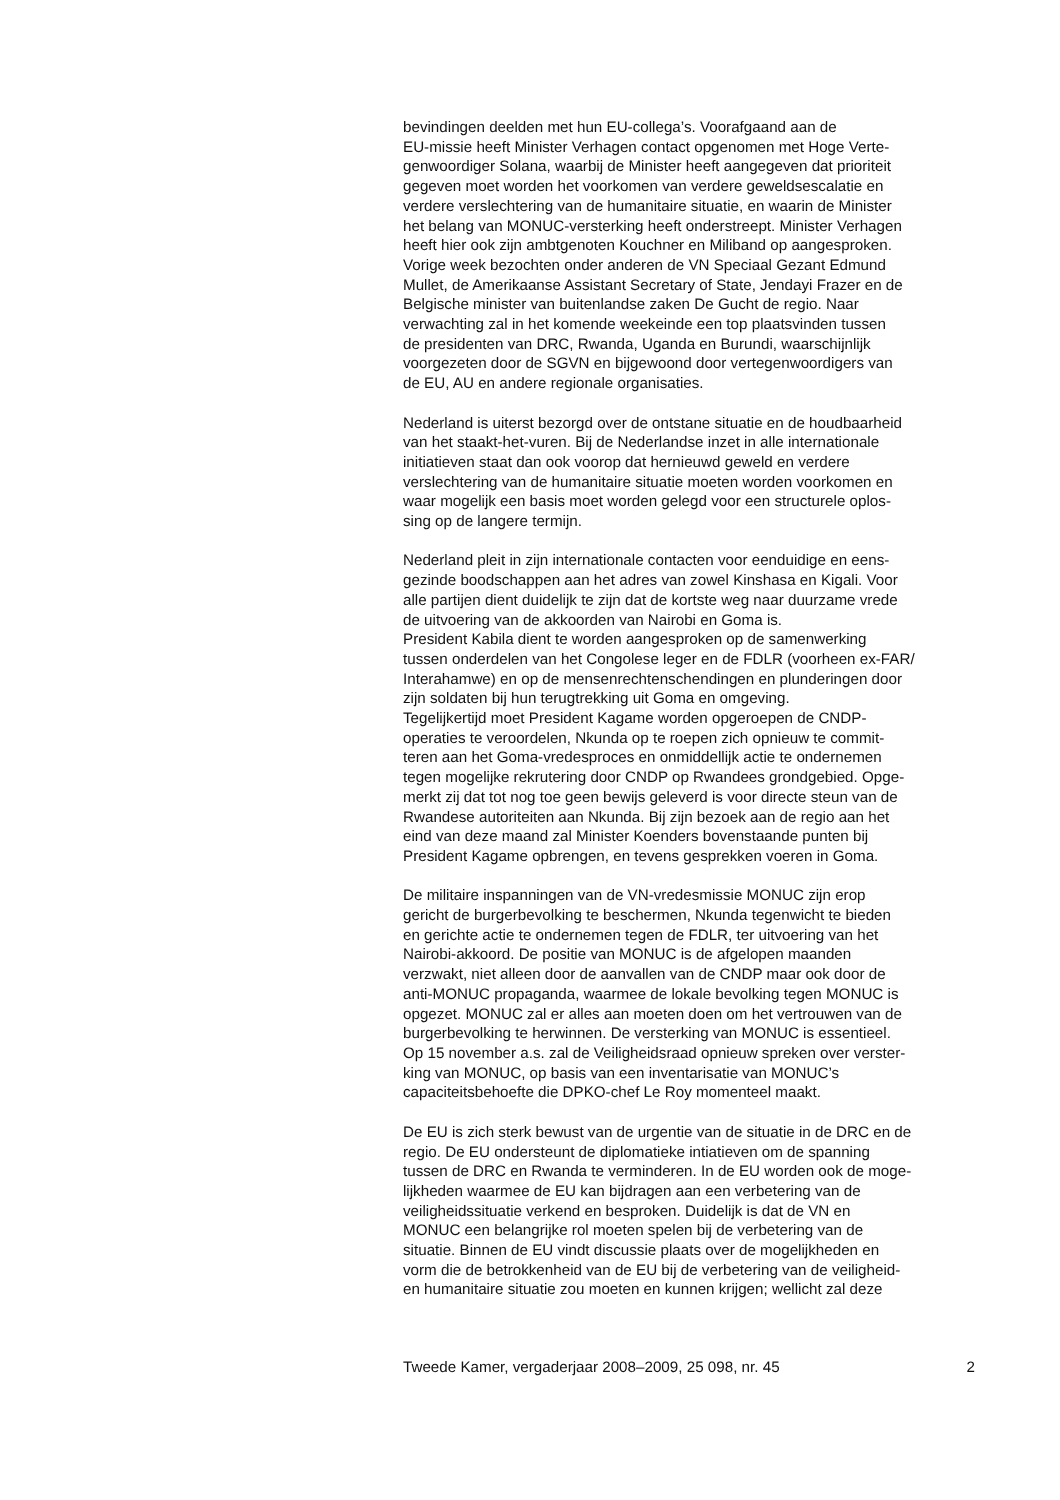bevindingen deelden met hun EU-collega’s. Voorafgaand aan de
EU-missie heeft Minister Verhagen contact opgenomen met Hoge Verte-
genwoordiger Solana, waarbij de Minister heeft aangegeven dat prioriteit
gegeven moet worden het voorkomen van verdere geweldsescalatie en
verdere verslechtering van de humanitaire situatie, en waarin de Minister
het belang van MONUC-versterking heeft onderstreept. Minister Verhagen
heeft hier ook zijn ambtgenoten Kouchner en Miliband op aangesproken.
Vorige week bezochten onder anderen de VN Speciaal Gezant Edmund
Mullet, de Amerikaanse Assistant Secretary of State, Jendayi Frazer en de
Belgische minister van buitenlandse zaken De Gucht de regio. Naar
verwachting zal in het komende weekeinde een top plaatsvinden tussen
de presidenten van DRC, Rwanda, Uganda en Burundi, waarschijnlijk
voorgezeten door de SGVN en bijgewoond door vertegenwoordigers van
de EU, AU en andere regionale organisaties.
Nederland is uiterst bezorgd over de ontstane situatie en de houdbaarheid
van het staakt-het-vuren. Bij de Nederlandse inzet in alle internationale
initiatieven staat dan ook voorop dat hernieuwd geweld en verdere
verslechtering van de humanitaire situatie moeten worden voorkomen en
waar mogelijk een basis moet worden gelegd voor een structurele oplos-
sing op de langere termijn.
Nederland pleit in zijn internationale contacten voor eenduidige en eens-
gezinde boodschappen aan het adres van zowel Kinshasa en Kigali. Voor
alle partijen dient duidelijk te zijn dat de kortste weg naar duurzame vrede
de uitvoering van de akkoorden van Nairobi en Goma is.
President Kabila dient te worden aangesproken op de samenwerking
tussen onderdelen van het Congolese leger en de FDLR (voorheen ex-FAR/
Interahamwe) en op de mensenrechtenschendingen en plunderingen door
zijn soldaten bij hun terugtrekking uit Goma en omgeving.
Tegelijkertijd moet President Kagame worden opgeroepen de CNDP-
operaties te veroordelen, Nkunda op te roepen zich opnieuw te commit-
teren aan het Goma-vredesproces en onmiddellijk actie te ondernemen
tegen mogelijke rekrutering door CNDP op Rwandees grondgebied. Opge-
merkt zij dat tot nog toe geen bewijs geleverd is voor directe steun van de
Rwandese autoriteiten aan Nkunda. Bij zijn bezoek aan de regio aan het
eind van deze maand zal Minister Koenders bovenstaande punten bij
President Kagame opbrengen, en tevens gesprekken voeren in Goma.
De militaire inspanningen van de VN-vredesmissie MONUC zijn erop
gericht de burgerbevolking te beschermen, Nkunda tegenwicht te bieden
en gerichte actie te ondernemen tegen de FDLR, ter uitvoering van het
Nairobi-akkoord. De positie van MONUC is de afgelopen maanden
verzwakt, niet alleen door de aanvallen van de CNDP maar ook door de
anti-MONUC propaganda, waarmee de lokale bevolking tegen MONUC is
opgezet. MONUC zal er alles aan moeten doen om het vertrouwen van de
burgerbevolking te herwinnen. De versterking van MONUC is essentieel.
Op 15 november a.s. zal de Veiligheidsraad opnieuw spreken over verster-
king van MONUC, op basis van een inventarisatie van MONUC’s
capaciteitsbehoefte die DPKO-chef Le Roy momenteel maakt.
De EU is zich sterk bewust van de urgentie van de situatie in de DRC en de
regio. De EU ondersteunt de diplomatieke intiatieven om de spanning
tussen de DRC en Rwanda te verminderen. In de EU worden ook de moge-
lijkheden waarmee de EU kan bijdragen aan een verbetering van de
veiligheidssituatie verkend en besproken. Duidelijk is dat de VN en
MONUC een belangrijke rol moeten spelen bij de verbetering van de
situatie. Binnen de EU vindt discussie plaats over de mogelijkheden en
vorm die de betrokkenheid van de EU bij de verbetering van de veiligheid-
en humanitaire situatie zou moeten en kunnen krijgen; wellicht zal deze
Tweede Kamer, vergaderjaar 2008–2009, 25 098, nr. 45 2